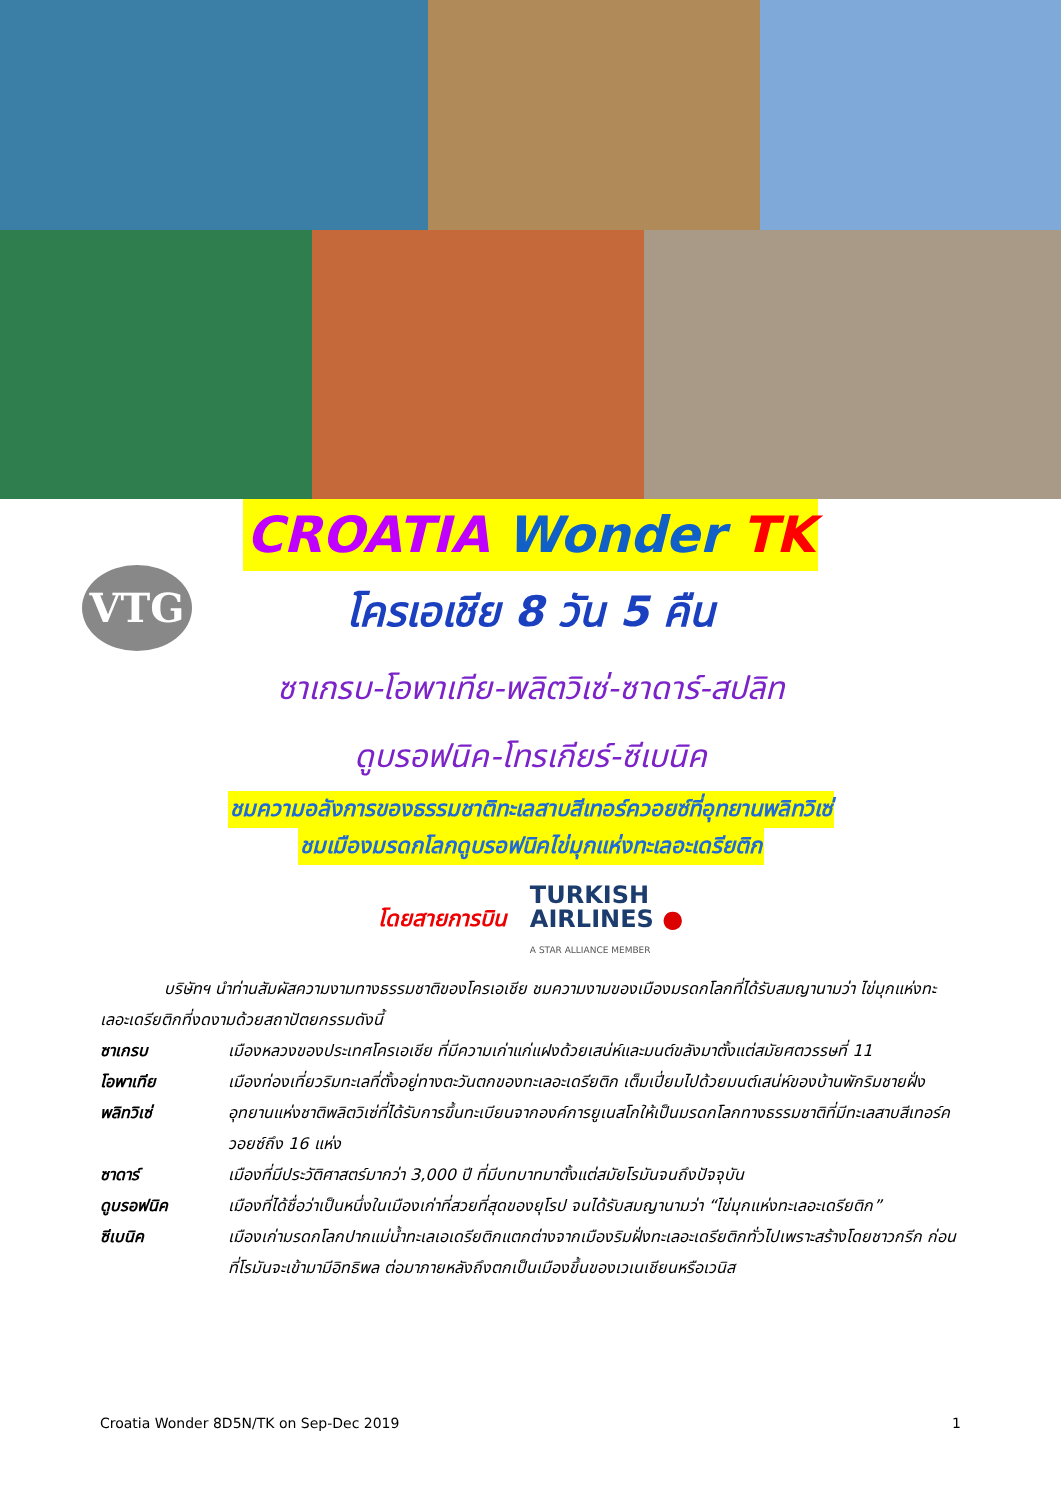VTG
CROATIA Wonder TK
โครเอเชีย 8 วัน 5 คืน
ซาเกรบ-โอพาเทีย-พลิตวิเซ่-ซาดาร์-สปลิท
ดูบรอฟนิค-โทรเกียร์-ซีเบนิค
ชมความอลังการของธรรมชาติทะเลสาบสีเทอร์ควอยซ์ที่อุทยานพลิทวิเซ่
ชมเมืองมรดกโลกดูบรอฟนิคไข่มุกแห่งทะเลอะเดรียติก
โดยสายการบิน
TURKISH
AIRLINES ●
A STAR ALLIANCE MEMBER
บริษัทฯ นำท่านสัมผัสความงามทางธรรมชาติของโครเอเชีย ชมความงามของเมืองมรดกโลกที่ได้รับสมญานามว่า ไข่มุกแห่งทะเลอะเดรียติกที่งดงามด้วยสถาปัตยกรรมดังนี้
ซาเกรบ เมืองหลวงของประเทศโครเอเชีย ที่มีความเก่าแก่แฝงด้วยเสน่ห์และมนต์ขลังมาตั้งแต่สมัยศตวรรษที่ 11
โอพาเทีย เมืองท่องเที่ยวริมทะเลที่ตั้งอยู่ทางตะวันตกของทะเลอะเดรียติก เต็มเปี่ยมไปด้วยมนต์เสน่ห์ของบ้านพักริมชายฝั่ง
พลิทวิเซ่ อุทยานแห่งชาติพลิตวิเซ่ที่ได้รับการขึ้นทะเบียนจากองค์การยูเนสโกให้เป็นมรดกโลกทางธรรมชาติที่มีทะเลสาบสีเทอร์ควอยซ์ถึง 16 แห่ง
ซาดาร์ เมืองที่มีประวัติศาสตร์มากว่า 3,000 ปี ที่มีบทบาทมาตั้งแต่สมัยโรมันจนถึงปัจจุบัน
ดูบรอฟนิค เมืองที่ได้ชื่อว่าเป็นหนึ่งในเมืองเก่าที่สวยที่สุดของยุโรป จนได้รับสมญานามว่า “ไข่มุกแห่งทะเลอะเดรียติก”
ซีเบนิค เมืองเก่ามรดกโลกปากแม่น้ำทะเลเอเดรียติกแตกต่างจากเมืองริมฝั่งทะเลอะเดรียติกทั่วไปเพราะสร้างโดยชาวกรีก ก่อนที่โรมันจะเข้ามามีอิทธิพล ต่อมาภายหลังถึงตกเป็นเมืองขึ้นของเวเนเชียนหรือเวนิส
Croatia Wonder 8D5N/TK on Sep-Dec 2019 1